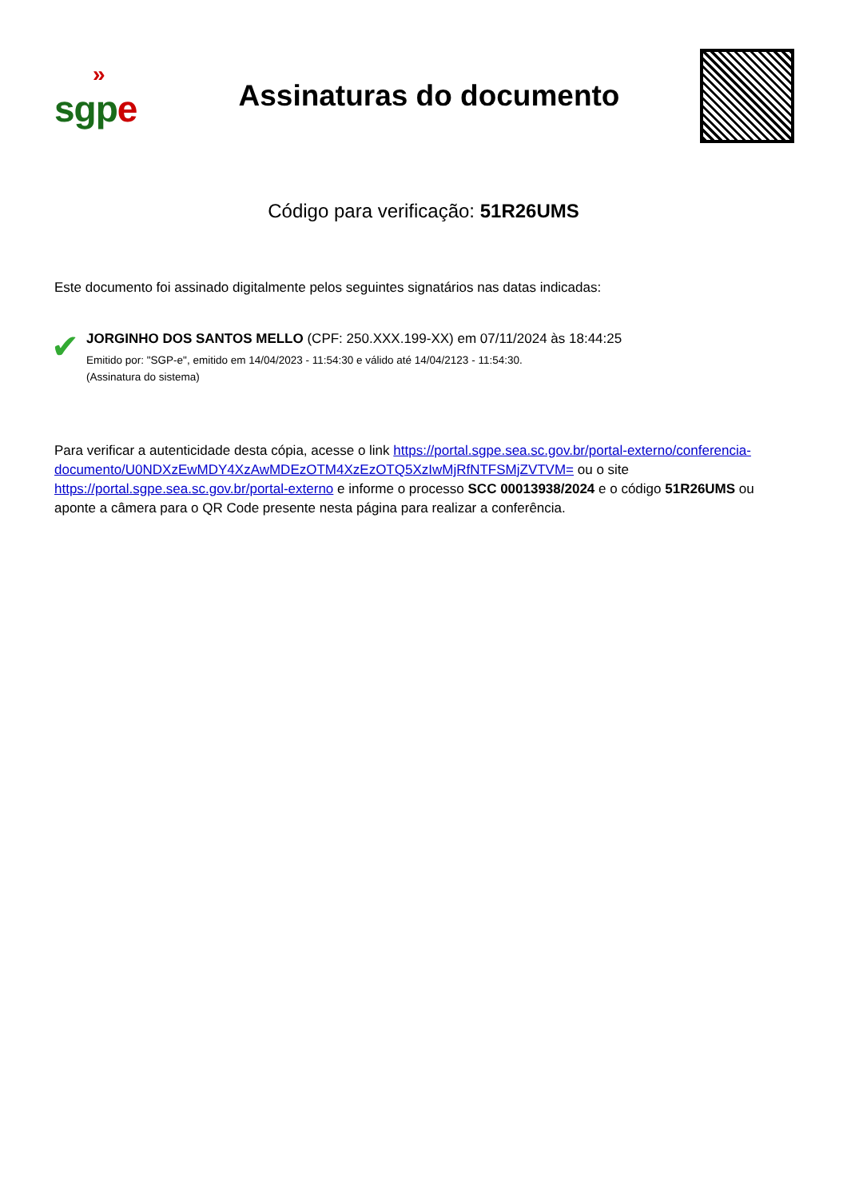»
sgpe
Assinaturas do documento
Código para verificação: 51R26UMS
Este documento foi assinado digitalmente pelos seguintes signatários nas datas indicadas:
✔
JORGINHO DOS SANTOS MELLO (CPF: 250.XXX.199-XX) em 07/11/2024 às 18:44:25
Emitido por: "SGP-e", emitido em 14/04/2023 - 11:54:30 e válido até 14/04/2123 - 11:54:30.
(Assinatura do sistema)
Para verificar a autenticidade desta cópia, acesse o link https://portal.sgpe.sea.sc.gov.br/portal-externo/conferencia-documento/U0NDXzEwMDY4XzAwMDEzOTM4XzEzOTQ5XzIwMjRfNTFSMjZVTVM= ou o site https://portal.sgpe.sea.sc.gov.br/portal-externo e informe o processo SCC 00013938/2024 e o código 51R26UMS ou aponte a câmera para o QR Code presente nesta página para realizar a conferência.